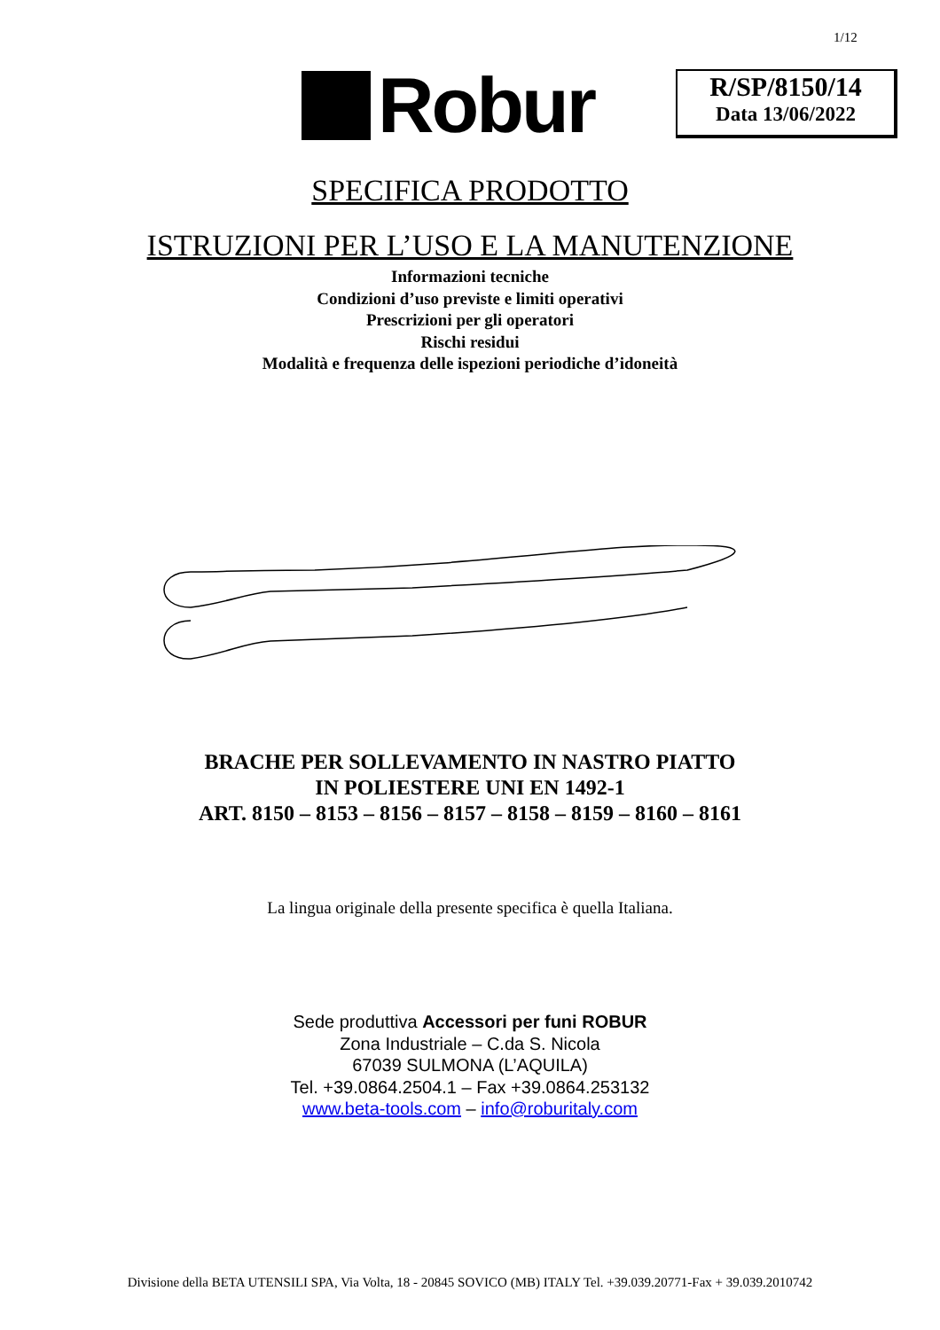1/12
Robur
R/SP/8150/14
Data 13/06/2022
SPECIFICA PRODOTTO
ISTRUZIONI PER L’USO E LA MANUTENZIONE
Informazioni tecniche
Condizioni d’uso previste e limiti operativi
Prescrizioni per gli operatori
Rischi residui
Modalità e frequenza delle ispezioni periodiche d’idoneità
BRACHE PER SOLLEVAMENTO IN NASTRO PIATTO
IN POLIESTERE UNI EN 1492-1
ART. 8150 – 8153 – 8156 – 8157 – 8158 – 8159 – 8160 – 8161
La lingua originale della presente specifica è quella Italiana.
Sede produttiva Accessori per funi ROBUR
Zona Industriale – C.da S. Nicola
67039 SULMONA (L’AQUILA)
Tel. +39.0864.2504.1 – Fax +39.0864.253132
www.beta-tools.com – info@roburitaly.com
Divisione della BETA UTENSILI SPA, Via Volta, 18 - 20845 SOVICO (MB) ITALY Tel. +39.039.20771-Fax + 39.039.2010742